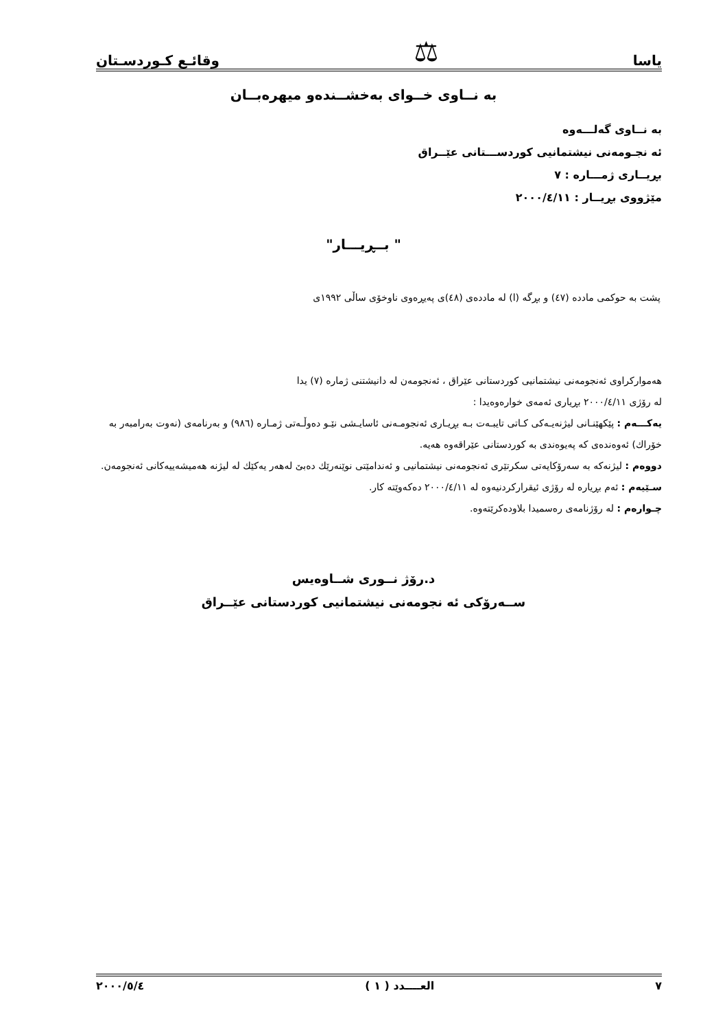یاسا ⚖ وقائـع كـوردسـتان
به نــاوی خــوای به‌خشــنده‌و میهره‌بــان
به نــاوی گه‌لـــه‌وه
ئه نجـومه‌نی نیشتمانیی كوردســـتانی عێــراق
بڕیــاری ژمـــاره : ٧
مێژووی بڕیــار : ٢٠٠٠/٤/١١
" بــڕیـــار"
پشت به حوكمی مادده (٤٧) و بڕگه (ا) له مادده‌ی (٤٨)ی په‌یڕه‌وی ناوخۆی ساڵی ١٩٩٢ی
هه‌موارکراوی ئه‌نجومه‌نی نیشتمانیی كوردستانی عێراق ، ئه‌نجومه‌ن له دانیشتنی ژماره (٧) یدا
له رۆژی ٢٠٠٠/٤/١١ بڕیاری ئه‌مه‌ی خواره‌وه‌یدا :
یه‌كـــه‌م : پێكهێنـانی لیژنه‌یـه‌كی كـاتی تایبـه‌ت بـه بڕیـاری ئه‌نجومـه‌نی ئاسایـشی نێـو ده‌وڵـه‌تی ژمـاره (٩٨٦) و به‌رنامه‌ی (نه‌وت به‌رامبه‌ر به خۆراك) ئه‌وه‌نده‌ی كه په‌یوه‌ندی به كوردستانی عێراقه‌وه هه‌یه.
دووه‌م : لیژنه‌كه به سه‌رۆكایه‌تی سكرتێری ئه‌نجومه‌نی نیشتمانیی و ئه‌ندامێتی نوێنه‌رێك ده‌بێ له‌هه‌ر یه‌كێك له لیژنه هه‌میشه‌ییه‌كانی ئه‌نجومه‌ن.
سـێیه‌م : ئه‌م بڕیاره له رۆژی ئیقراركردنیه‌وه له ٢٠٠٠/٤/١١ ده‌كه‌وێته كار.
چـواره‌م : له رۆژنامه‌ی ره‌سمیدا بلاوده‌كرێته‌وه.
د.رۆژ نــوری شــاوه‌یس
ســه‌رۆكی ئه نجومه‌نی نیشتمانیی كوردستانی عێــراق
٧ العــــدد ( ١ ) ٢٠٠٠/٥/٤